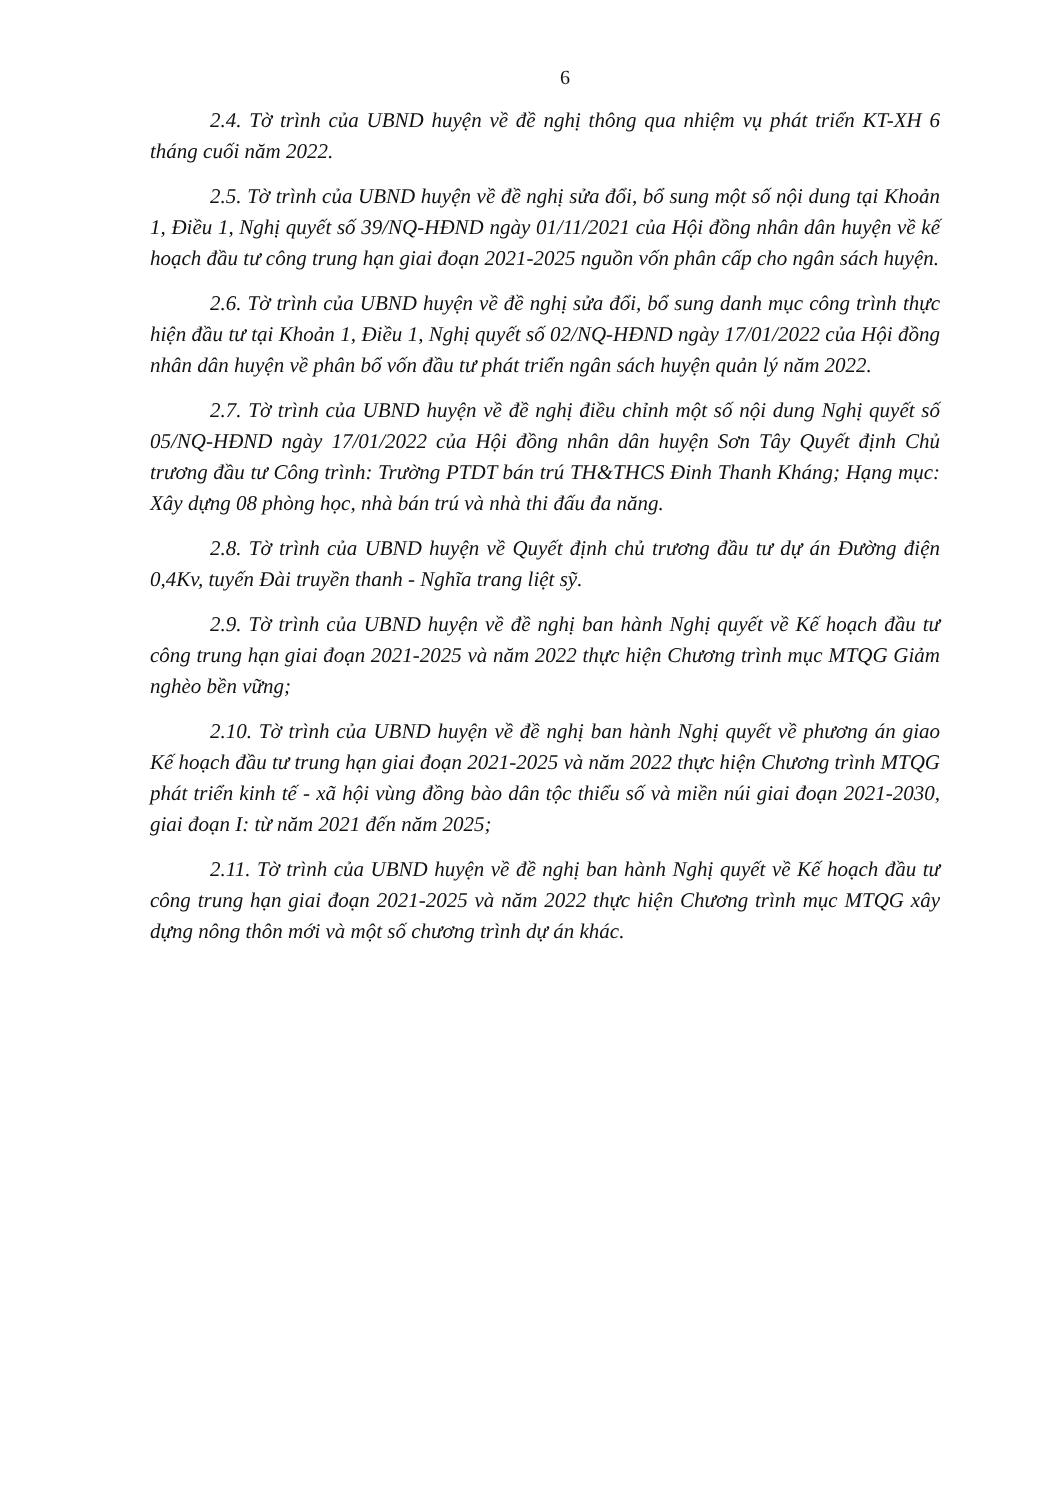6
2.4. Tờ trình của UBND huyện về đề nghị thông qua nhiệm vụ phát triển KT-XH 6 tháng cuối năm 2022.
2.5. Tờ trình của UBND huyện về đề nghị sửa đổi, bổ sung một số nội dung tại Khoản 1, Điều 1, Nghị quyết số 39/NQ-HĐND ngày 01/11/2021 của Hội đồng nhân dân huyện về kế hoạch đầu tư công trung hạn giai đoạn 2021-2025 nguồn vốn phân cấp cho ngân sách huyện.
2.6. Tờ trình của UBND huyện về đề nghị sửa đổi, bổ sung danh mục công trình thực hiện đầu tư tại Khoản 1, Điều 1, Nghị quyết số 02/NQ-HĐND ngày 17/01/2022 của Hội đồng nhân dân huyện về phân bổ vốn đầu tư phát triển ngân sách huyện quản lý năm 2022.
2.7. Tờ trình của UBND huyện về đề nghị điều chỉnh một số nội dung Nghị quyết số 05/NQ-HĐND ngày 17/01/2022 của Hội đồng nhân dân huyện Sơn Tây Quyết định Chủ trương đầu tư Công trình: Trường PTDT bán trú TH&THCS Đinh Thanh Kháng; Hạng mục: Xây dựng 08 phòng học, nhà bán trú và nhà thi đấu đa năng.
2.8. Tờ trình của UBND huyện về Quyết định chủ trương đầu tư dự án Đường điện 0,4Kv, tuyến Đài truyền thanh - Nghĩa trang liệt sỹ.
2.9. Tờ trình của UBND huyện về đề nghị ban hành Nghị quyết về Kế hoạch đầu tư công trung hạn giai đoạn 2021-2025 và năm 2022 thực hiện Chương trình mục MTQG Giảm nghèo bền vững;
2.10. Tờ trình của UBND huyện về đề nghị ban hành Nghị quyết về phương án giao Kế hoạch đầu tư trung hạn giai đoạn 2021-2025 và năm 2022 thực hiện Chương trình MTQG phát triển kinh tế - xã hội vùng đồng bào dân tộc thiểu số và miền núi giai đoạn 2021-2030, giai đoạn I: từ năm 2021 đến năm 2025;
2.11. Tờ trình của UBND huyện về đề nghị ban hành Nghị quyết về Kế hoạch đầu tư công trung hạn giai đoạn 2021-2025 và năm 2022 thực hiện Chương trình mục MTQG xây dựng nông thôn mới và một số chương trình dự án khác.